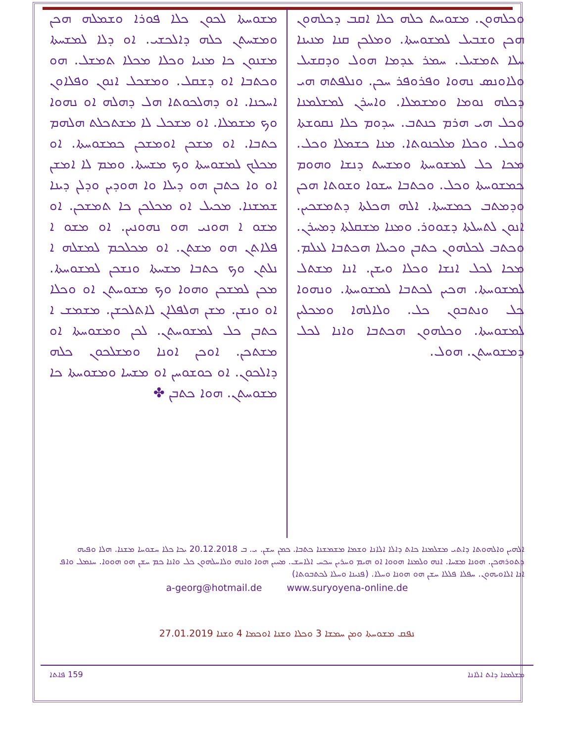ܘܟܠܗܘܢ. ܡܫܘܚܬ ܟܠܗ ܟܠܐ ܐܩܒ ܕܟܠܗܘܢ ܗܟܢ ܘܫܒܝܠ ܠܡܫܘܚܬܐ. ܘܡܠܟܢ ܩܢܐ ܡܢܝܢܐ ܚܠܐ ܬܡܫܝܠ. ܚܡܪ ܥܕܡܐ ܗܘܠ ܘܕܩܫܝܠ ܘܠܐܘܢܣ ܢܗܘܐ ܘܦܪܘܦܪ ܚܟܢ. ܘܢܠܦܬܗ ܗܝ ܕܟܠܗ ܢܘܡܐ ܘܡܫܡܠܐ. ܘܐܚܪܢ ܠܡܫܠܡܢܐ ܘܟܠ ܗܝ ܗܪܡ ܟܢܬܒ. ܚܕܘܡ ܟܠܐ ܢܩܘܫܬܐ ܘܟܠ. ܘܟܠܐ ܡܠܟܢܘܬܐ. ܡܢܐ ܟܫܡܠܐ ܘܟܠ. ܡܟܐ ܟܠ ܠܡܫܘܚܬܐ ܘܡܫܚܬ ܕܢܫܐ ܘܗܘܡ ܟܡܫܘܚܬܐ ܘܟܠ. ܘܟܬܒܐ ܚܫܘܐ ܘܫܘܬܐ ܗܟܢ ܘܕܡܬܒ ܟܡܫܚܬܐ. ܐܠܗ ܗܟܠܬܐ ܕܬܡܫܟܝܢ. ܐܢܘܢ ܠܬܚܠܬܐ ܕܫܘܘܪ. ܘܡܢܐ ܡܫܩܠܬܐ ܕܡܚܪܢ. ܘܟܬܒ ܠܟܠܗܘܢ ܟܬܒܢ ܘܟܝܠܐ ܗܟܬܒܐ ܠܥܠܡ. ܡܟܐ ܠܟܠ ܐܢܫܐ ܘܟܠܐ ܘܝܫܢ. ܐܢܐ ܡܫܬܠ ܠܡܫܘܚܬܐ. ܗܟܝܢ ܠܟܬܒܐ ܠܡܫܘܚܬܐ. ܘܢܗܘܐ ܟܠ ܘܢܬܒܘܢ ܟܠ. ܘܠܐܠܗܐ ܘܡܟܠܝܢ ܠܡܫܘܚܬܐ. ܘܟܠܗܘܢ ܗܟܬܒܐ ܘܐܢܐ ܠܟܠ ܕܡܫܘܚܬܢ. ܗܘܠ.
ܡܫܘܚܬܐ ܠܟܘܢ ܟܠܐ ܦܘܪܐ ܘܫܡܠܗ ܗܟܢ ܘܡܫܚܬܢ ܟܠܗ ܕܐܠܟܫܝ. ܐܘ ܕܠܐ ܠܡܫܚܬܐ ܡܫܢܘܢ ܟܐ ܡܢܝܐ ܘܟܠܐ ܡܟܠܐ ܬܡܫܠ. ܗܘ ܘܟܬܒܐ ܐܘ ܕܫܩܠ. ܘܡܫܟܠ ܐܢܘܢ ܘܦܠܐܘܢ ܐܚܟܢܐ. ܐܘ ܕܗܠܟܘܬܐ ܗܠ ܕܗܠܗ ܐܘ ܢܗܘܐ ܘܟ ܡܫܡܠܐ. ܐܘ ܡܫܟܠ ܠܐ ܡܫܬܟܠܬ ܗܠܗܡ ܟܬܒܐ. ܐܘ ܡܫܟܢ ܐܘܡܫܟܢ ܟܡܫܘܚܬܐ. ܐܘ ܡܟܠܟ ܠܡܫܘܚܬܐ ܘܟ ܡܫܚܬܐ. ܘܡܡ ܠܐ ܐܡܫܢ ܐܘ ܘܐ ܟܬܒܢ ܗܘ ܕܝܠܐ ܘܐ ܗܘܕܝܢ ܘܕܠܢ ܕܝܢܐ ܫܡܫܢܐ. ܡܟܝܠ ܐܘ ܡܟܠܟܢ ܟܐ ܬܡܫܟܢ. ܐܘ ܡܫܘ ܐ ܗܘܢܝ ܗܘ ܢܗܘܢܝܢ. ܐܘ ܡܫܘ ܐ ܦܠܐܬܢ ܗܘ ܡܫܬܢ. ܐܘ ܡܟܠܟܡ ܠܡܫܠܗ ܐ ܢܠܬܢ ܘܟ ܟܬܒܐ ܡܫܚܬܐ ܘܢܫܟܢ ܠܡܫܘܚܬܐ. ܡܟܢ ܠܡܫܟܢ ܘܗܘܐ ܘܟ ܡܫܘܚܬܢ ܐܘ ܘܟܠܐ ܐܘ ܘܢܫܢ. ܡܫܢ ܗܠܦܠܐܢ ܠܐܬܠܟܫܢ. ܡܫܡܫ ܐ ܟܬܒܢ ܟܠ ܠܡܫܘܚܬܢ. ܠܟܢ ܘܡܫܘܚܬܐ ܐܘ ܡܫܬܟܢ. ܐܘܟܢ ܐܘܢܐ ܘܡܫܠܟܘܢ ܟܠܗ ܕܐܠܟܘܢ. ܐܘ ܟܘܫܘܚܢ ܐܘ ܡܫܚܐ ܘܡܫܘܚܬܐ ܟܐ ܡܫܘܚܬܢ. ܗܘܐ ܟܬܒܢ ✤
ܐܠܗܝܢ ܘܐܠܗܘܬܐ ܕܐܬܝ ܡܫܠܡܢܐ ܟܐܬ ܕܐܠܐ ܐܠܐܢܐ ܘܫܡܐ ܡܫܡܫܢܐ ܟܬܒܐ. ܟܡܢ ܚܫܢ. ܝ. ܒ 20.12.2018 ܝܟܐ ܟܠܐ ܚܫܘܚܐ ܡܫܢܐ. ܗܠܐ ܘܦܝܗ ܕܬܘܪܗܟܢ. ܗܘܢܐ ܡܫܚܐ. ܐܢܗ ܘܠܡܢܐ ܗܘܘܐ ܐܘ ܗܝܡ ܘܚܪܝܢ ܚܟܚ ܐܠܐܚܫ. ܡܚܝܢ ܗܘܐ ܘܐܢܗ ܘܠܐܚܠܗܘܢ ܟܠ ܘܐܢܐ ܟܡ ܚܫܢ ܗܘ ܗܘܘܐ. ܚܢܡܠ ܘܐܦ ܐܢܐ ܐܠܐܘܝܗܘܢ. ܚܦܠܐ ܦܠܠܐ ܚܫܢ ܗܘ ܗܘܢܐ ܘܚܠܐ. (ܦܢܝܢܐ ܘܚܠܐ ܠܟܬܒܘܬܐ)
a-georg@hotmail.de www.suryoyena-online.de
ܢܦܩ ܡܫܘܚܬܐ ܘܡܢ ܚܡܫܐ 3 ܘܟܠܐ ܘܫܢܐ ܐܘܟܡܐ 4 ܘܫܢܐ 27.01.2019
ܡܫܠܡܢܐ ܕܐܬ ܐܠܐܢܐ 159 ܦܐܬܐ